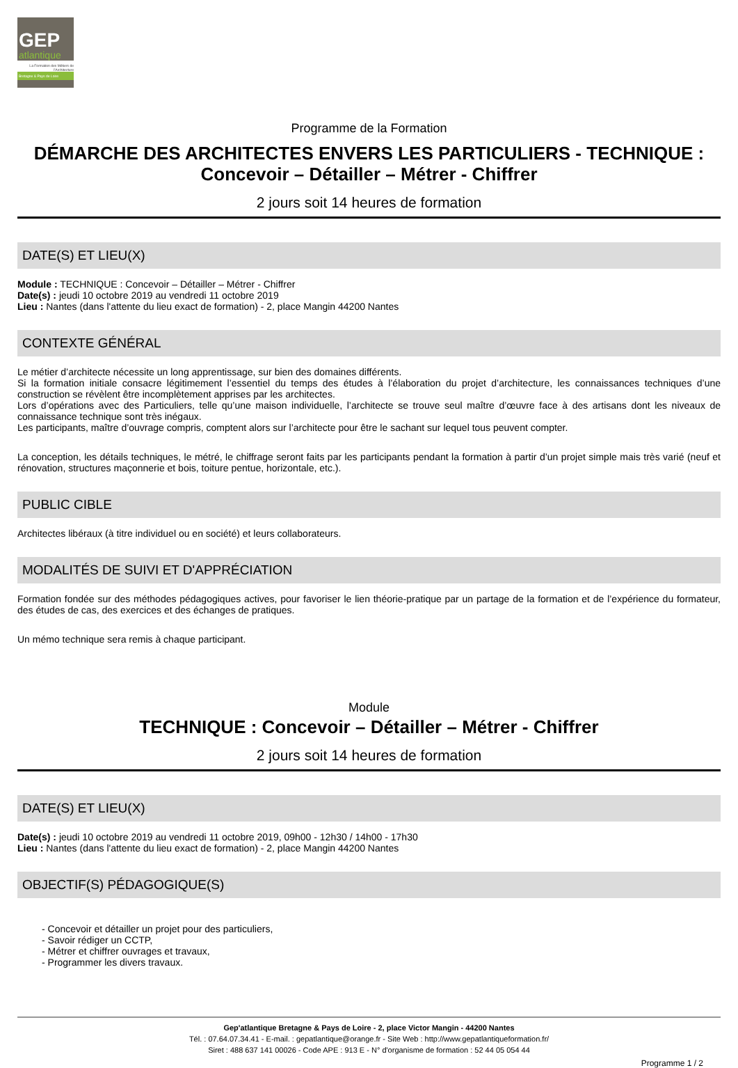GEP
atlantique
La Formation des Métiers de l'Architecture
Bretagne & Pays de Loire
Programme de la Formation
DÉMARCHE DES ARCHITECTES ENVERS LES PARTICULIERS - TECHNIQUE : Concevoir – Détailler – Métrer - Chiffrer
2 jours soit 14 heures de formation
DATE(S) ET LIEU(X)
Module : TECHNIQUE : Concevoir – Détailler – Métrer - Chiffrer
Date(s) : jeudi 10 octobre 2019 au vendredi 11 octobre 2019
Lieu : Nantes (dans l'attente du lieu exact de formation) - 2, place Mangin 44200 Nantes
CONTEXTE GÉNÉRAL
Le métier d’architecte nécessite un long apprentissage, sur bien des domaines différents.
Si la formation initiale consacre légitimement l’essentiel du temps des études à l’élaboration du projet d’architecture, les connaissances techniques d’une construction se révèlent être incomplètement apprises par les architectes.
Lors d’opérations avec des Particuliers, telle qu’une maison individuelle, l’architecte se trouve seul maître d’œuvre face à des artisans dont les niveaux de connaissance technique sont très inégaux.
Les participants, maître d’ouvrage compris, comptent alors sur l’architecte pour être le sachant sur lequel tous peuvent compter.
La conception, les détails techniques, le métré, le chiffrage seront faits par les participants pendant la formation à partir d’un projet simple mais très varié (neuf et rénovation, structures maçonnerie et bois, toiture pentue, horizontale, etc.).
PUBLIC CIBLE
Architectes libéraux (à titre individuel ou en société) et leurs collaborateurs.
MODALITÉS DE SUIVI ET D'APPRÉCIATION
Formation fondée sur des méthodes pédagogiques actives, pour favoriser le lien théorie-pratique par un partage de la formation et de l’expérience du formateur, des études de cas, des exercices et des échanges de pratiques.
Un mémo technique sera remis à chaque participant.
Module
TECHNIQUE : Concevoir – Détailler – Métrer - Chiffrer
2 jours soit 14 heures de formation
DATE(S) ET LIEU(X)
Date(s) : jeudi 10 octobre 2019 au vendredi 11 octobre 2019, 09h00 - 12h30 / 14h00 - 17h30
Lieu : Nantes (dans l'attente du lieu exact de formation) - 2, place Mangin 44200 Nantes
OBJECTIF(S) PÉDAGOGIQUE(S)
- Concevoir et détailler un projet pour des particuliers,
- Savoir rédiger un CCTP,
- Métrer et chiffrer ouvrages et travaux,
- Programmer les divers travaux.
Gep'atlantique Bretagne & Pays de Loire - 2, place Victor Mangin - 44200 Nantes
Tél. : 07.64.07.34.41 - E-mail. : gepatlantique@orange.fr - Site Web : http://www.gepatlantiqueformation.fr/
Siret : 488 637 141 00026 - Code APE : 913 E - N° d'organisme de formation : 52 44 05 054 44
Programme 1 / 2